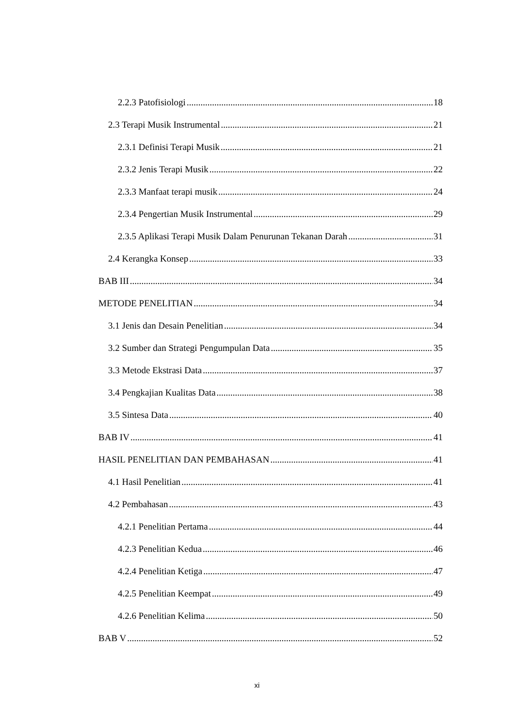2.2.3 Patofisiologi 18
2.3 Terapi Musik Instrumental 21
2.3.1 Definisi Terapi Musik 21
2.3.2 Jenis Terapi Musik 22
2.3.3 Manfaat terapi musik 24
2.3.4 Pengertian Musik Instrumental 29
2.3.5 Aplikasi Terapi Musik Dalam Penurunan Tekanan Darah 31
2.4 Kerangka Konsep 33
BAB III 34
METODE PENELITIAN 34
3.1 Jenis dan Desain Penelitian 34
3.2 Sumber dan Strategi Pengumpulan Data 35
3.3 Metode Ekstrasi Data 37
3.4 Pengkajian Kualitas Data 38
3.5 Sintesa Data 40
BAB IV 41
HASIL PENELITIAN DAN PEMBAHASAN 41
4.1 Hasil Penelitian 41
4.2 Pembahasan 43
4.2.1 Penelitian Pertama 44
4.2.3 Penelitian Kedua 46
4.2.4 Penelitian Ketiga 47
4.2.5 Penelitian Keempat 49
4.2.6 Penelitian Kelima 50
BAB V 52
xi